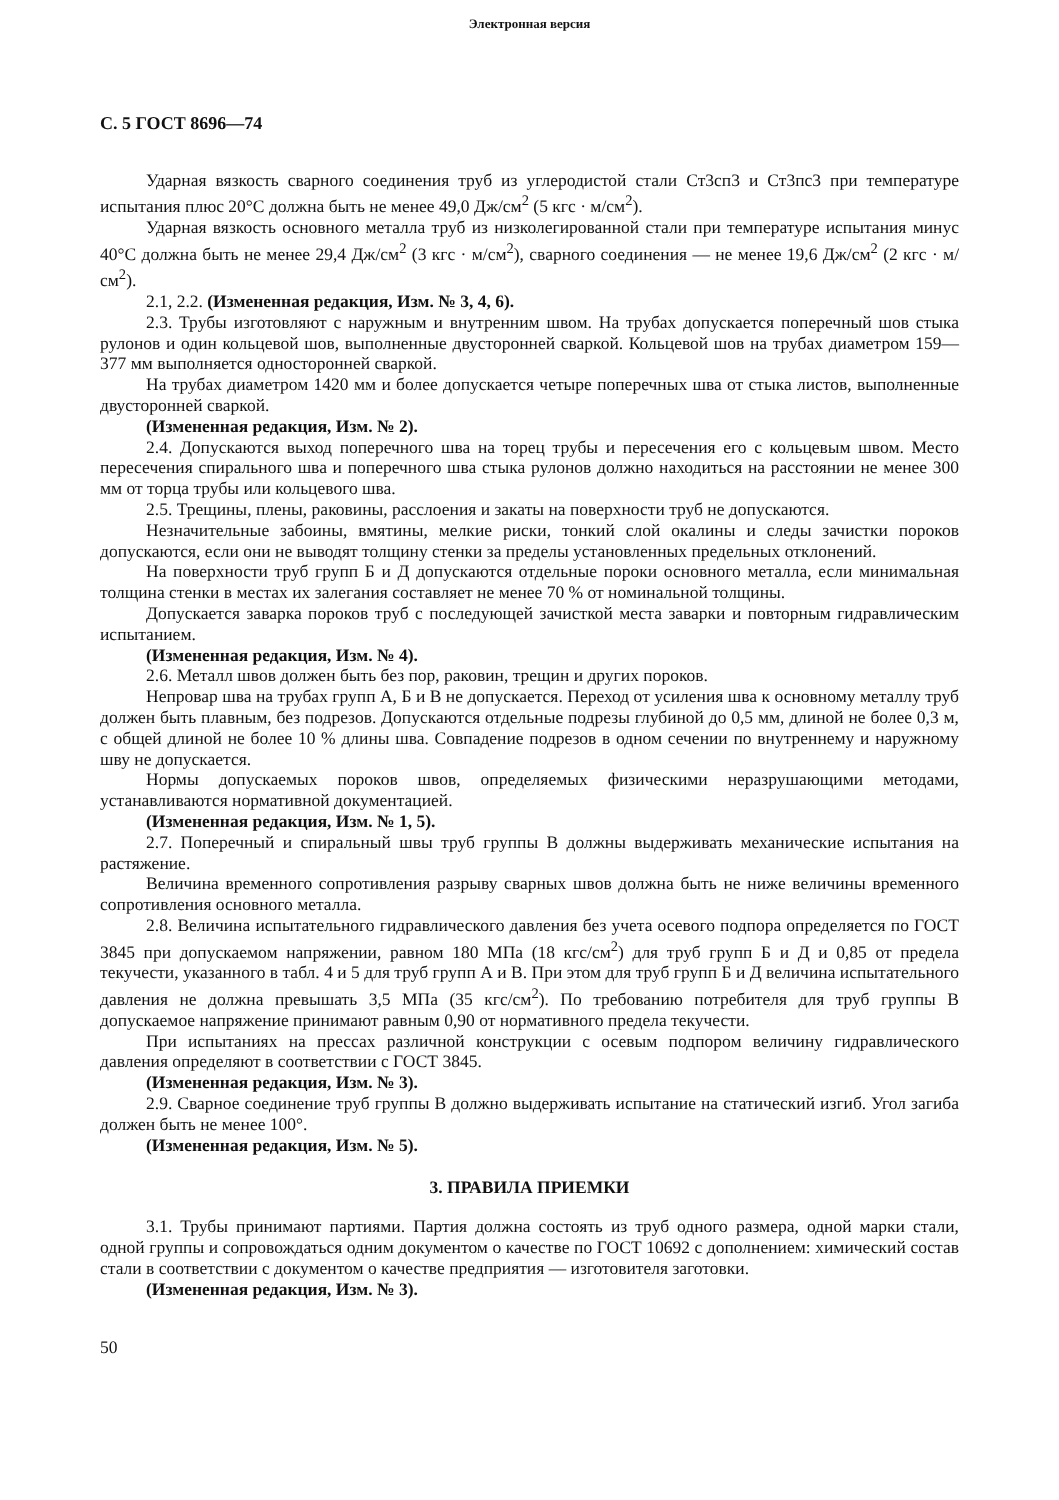Электронная версия
С. 5 ГОСТ 8696—74
Ударная вязкость сварного соединения труб из углеродистой стали Ст3сп3 и Ст3пс3 при температуре испытания плюс 20°С должна быть не менее 49,0 Дж/см<sup>2</sup> (5 кгс · м/см<sup>2</sup>).
Ударная вязкость основного металла труб из низколегированной стали при температуре испытания минус 40°С должна быть не менее 29,4 Дж/см<sup>2</sup> (3 кгс · м/см<sup>2</sup>), сварного соединения — не менее 19,6 Дж/см<sup>2</sup> (2 кгс · м/см<sup>2</sup>).
2.1, 2.2. (Измененная редакция, Изм. № 3, 4, 6).
2.3. Трубы изготовляют с наружным и внутренним швом. На трубах допускается поперечный шов стыка рулонов и один кольцевой шов, выполненные двусторонней сваркой. Кольцевой шов на трубах диаметром 159—377 мм выполняется односторонней сваркой.
На трубах диаметром 1420 мм и более допускается четыре поперечных шва от стыка листов, выполненные двусторонней сваркой.
(Измененная редакция, Изм. № 2).
2.4. Допускаются выход поперечного шва на торец трубы и пересечения его с кольцевым швом. Место пересечения спирального шва и поперечного шва стыка рулонов должно находиться на расстоянии не менее 300 мм от торца трубы или кольцевого шва.
2.5. Трещины, плены, раковины, расслоения и закаты на поверхности труб не допускаются.
Незначительные забоины, вмятины, мелкие риски, тонкий слой окалины и следы зачистки пороков допускаются, если они не выводят толщину стенки за пределы установленных предельных отклонений.
На поверхности труб групп Б и Д допускаются отдельные пороки основного металла, если минимальная толщина стенки в местах их залегания составляет не менее 70 % от номинальной толщины.
Допускается заварка пороков труб с последующей зачисткой места заварки и повторным гидравлическим испытанием.
(Измененная редакция, Изм. № 4).
2.6. Металл швов должен быть без пор, раковин, трещин и других пороков.
Непровар шва на трубах групп А, Б и В не допускается. Переход от усиления шва к основному металлу труб должен быть плавным, без подрезов. Допускаются отдельные подрезы глубиной до 0,5 мм, длиной не более 0,3 м, с общей длиной не более 10 % длины шва. Совпадение подрезов в одном сечении по внутреннему и наружному шву не допускается.
Нормы допускаемых пороков швов, определяемых физическими неразрушающими методами, устанавливаются нормативной документацией.
(Измененная редакция, Изм. № 1, 5).
2.7. Поперечный и спиральный швы труб группы В должны выдерживать механические испытания на растяжение.
Величина временного сопротивления разрыву сварных швов должна быть не ниже величины временного сопротивления основного металла.
2.8. Величина испытательного гидравлического давления без учета осевого подпора определяется по ГОСТ 3845 при допускаемом напряжении, равном 180 МПа (18 кгс/см<sup>2</sup>) для труб групп Б и Д и 0,85 от предела текучести, указанного в табл. 4 и 5 для труб групп А и В. При этом для труб групп Б и Д величина испытательного давления не должна превышать 3,5 МПа (35 кгс/см<sup>2</sup>). По требованию потребителя для труб группы В допускаемое напряжение принимают равным 0,90 от нормативного предела текучести.
При испытаниях на прессах различной конструкции с осевым подпором величину гидравлического давления определяют в соответствии с ГОСТ 3845.
(Измененная редакция, Изм. № 3).
2.9. Сварное соединение труб группы В должно выдерживать испытание на статический изгиб. Угол загиба должен быть не менее 100°.
(Измененная редакция, Изм. № 5).
3. ПРАВИЛА ПРИЕМКИ
3.1. Трубы принимают партиями. Партия должна состоять из труб одного размера, одной марки стали, одной группы и сопровождаться одним документом о качестве по ГОСТ 10692 с дополнением: химический состав стали в соответствии с документом о качестве предприятия — изготовителя заготовки.
(Измененная редакция, Изм. № 3).
50